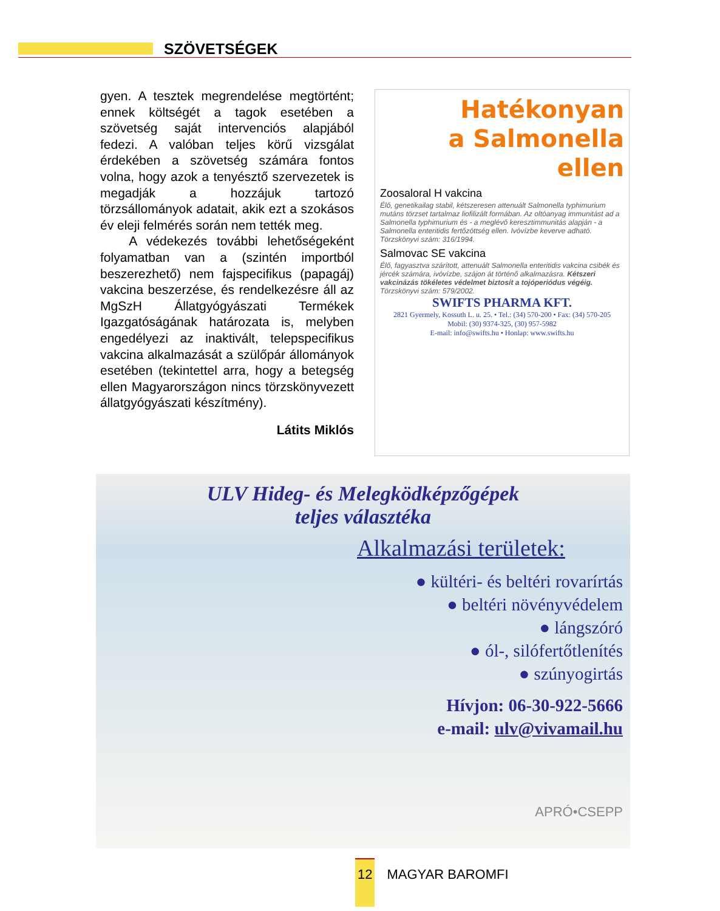SZÖVETSÉGEK
gyen. A tesztek megrendelése megtörtént; ennek költségét a tagok esetében a szövetség saját intervenciós alapjából fedezi. A valóban teljes körű vizsgálat érdekében a szövetség számára fontos volna, hogy azok a tenyésztő szervezetek is megadják a hozzájuk tartozó törzsállományok adatait, akik ezt a szokásos év eleji felmérés során nem tették meg.
A védekezés további lehetőségeként folyamatban van a (szintén importból beszerezhető) nem fajspecifikus (papagáj) vakcina beszerzése, és rendelkezésre áll az MgSzH Állatgyógyászati Termékek Igazgatóságának határozata is, melyben engedélyezi az inaktivált, telepspecifikus vakcina alkalmazását a szülőpár állományok esetében (tekintettel arra, hogy a betegség ellen Magyarországon nincs törzskönyvezett állatgyógyászati készítmény).
Látits Miklós
Hatékonyan
a Salmonella
ellen
Zoosaloral H vakcina
Élő, genetikailag stabil, kétszeresen attenuált Salmonella typhimurium mutáns törzset tartalmaz liofilizált formában. Az oltóanyag immunitást ad a Salmonella typhimurium és - a meglévő keresztimmunitás alapján - a Salmonella enteritidis fertőzöttség ellen. Ivóvízbe keverve adható. Törzskönyvi szám: 316/1994.
Salmovac SE vakcina
Élő, fagyasztva szárított, attenuált Salmonella enteritidis vakcina csibék és jércék számára, ivóvízbe, szájon át történő alkalmazásra. Kétszeri vakcinázás tökéletes védelmet biztosít a tojóperiódus végéig. Törzskönyvi szám: 579/2002.
SWIFTS PHARMA KFT.
2821 Gyermely, Kossuth L. u. 25. • Tel.: (34) 570-200 • Fax: (34) 570-205
Mobil: (30) 9374-325, (30) 957-5982
E-mail: info@swifts.hu • Honlap: www.swifts.hu
ULV Hideg- és Melegködképzőgépek
teljes választéka
Alkalmazási területek:
● kültéri- és beltéri rovarírtás
● beltéri növényvédelem
● lángszóró
● ól-, silófertőtlenítés
● szúnyogirtás
Hívjon: 06-30-922-5666
e-mail: ulv@vivamail.hu
APRÓ•CSEPP
12 MAGYAR BAROMFI